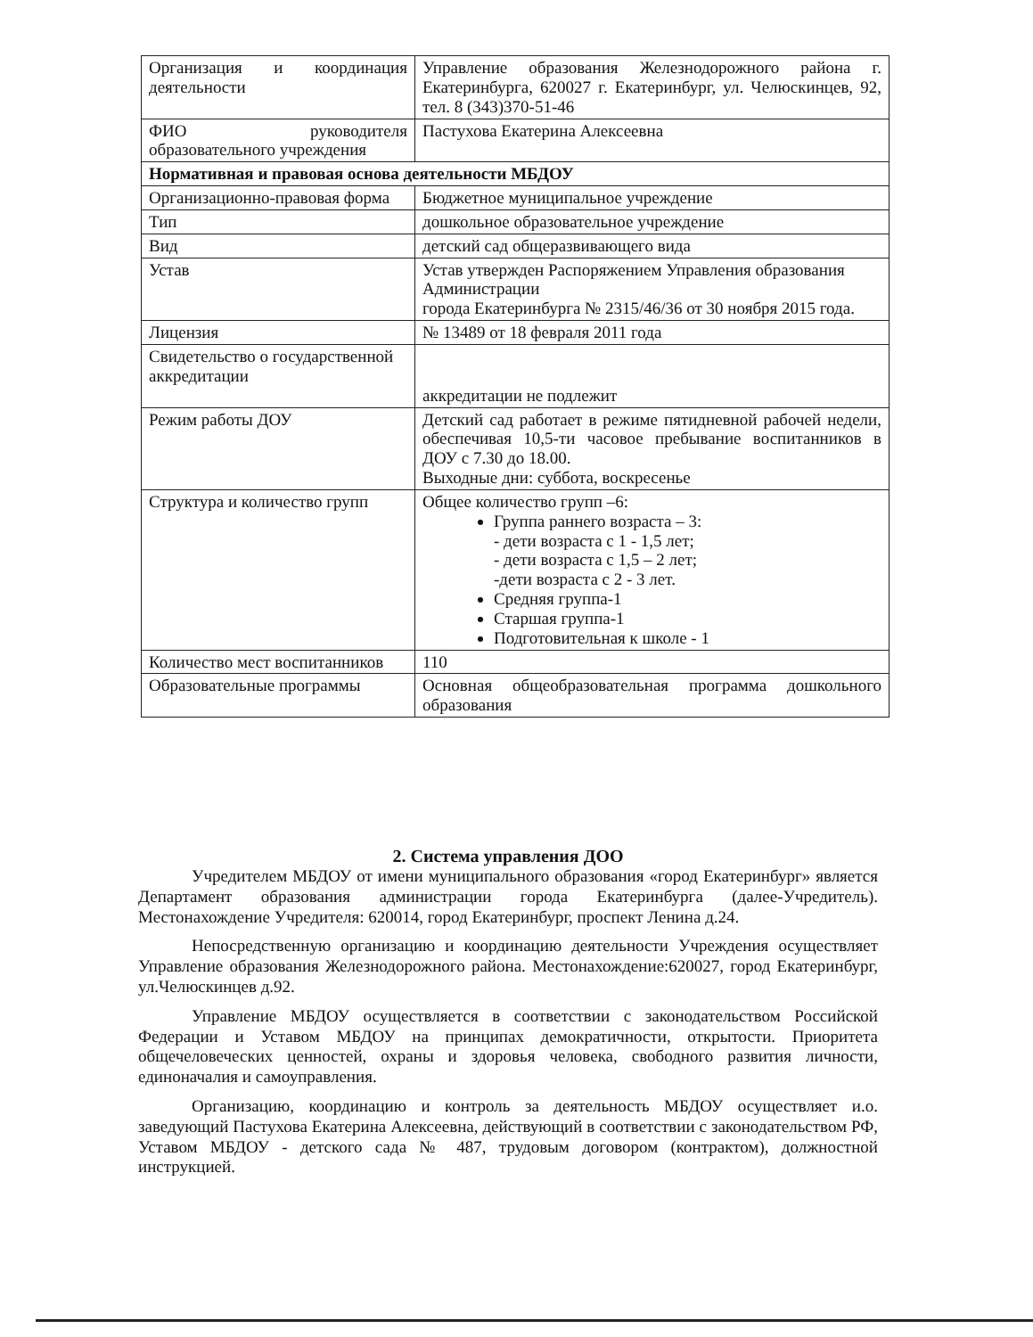| Организация и координация деятельности | Управление образования Железнодорожного района г. Екатеринбурга, 620027 г. Екатеринбург, ул. Челюскинцев, 92, тел. 8 (343)370-51-46 |
| ФИО руководителя образовательного учреждения | Пастухова Екатерина Алексеевна |
| Нормативная и правовая основа деятельности МБДОУ | |
| Организационно-правовая форма | Бюджетное муниципальное учреждение |
| Тип | дошкольное образовательное учреждение |
| Вид | детский сад общеразвивающего вида |
| Устав | Устав утвержден Распоряжением Управления образования Администрации города Екатеринбурга № 2315/46/36 от 30 ноября 2015 года. |
| Лицензия | № 13489 от 18 февраля 2011 года |
| Свидетельство о государственной аккредитации | аккредитации не подлежит |
| Режим работы ДОУ | Детский сад работает в режиме пятидневной рабочей недели, обеспечивая 10,5-ти часовое пребывание воспитанников в ДОУ с 7.30 до 18.00. Выходные дни: суббота, воскресенье |
| Структура и количество групп | Общее количество групп –6: Группа раннего возраста – 3: - дети возраста с 1 - 1,5 лет; - дети возраста с 1,5 – 2 лет; -дети возраста с 2 - 3 лет. Средняя группа-1 Старшая группа-1 Подготовительная к школе - 1 |
| Количество мест воспитанников | 110 |
| Образовательные программы | Основная общеобразовательная программа дошкольного образования |
2. Система управления ДОО
Учредителем МБДОУ от имени муниципального образования «город Екатеринбург» является Департамент образования администрации города Екатеринбурга (далее-Учредитель). Местонахождение Учредителя: 620014, город Екатеринбург, проспект Ленина д.24.
Непосредственную организацию и координацию деятельности Учреждения осуществляет Управление образования Железнодорожного района. Местонахождение:620027, город Екатеринбург, ул.Челюскинцев д.92.
Управление МБДОУ осуществляется в соответствии с законодательством Российской Федерации и Уставом МБДОУ на принципах демократичности, открытости. Приоритета общечеловеческих ценностей, охраны и здоровья человека, свободного развития личности, единоначалия и самоуправления.
Организацию, координацию и контроль за деятельность МБДОУ осуществляет и.о. заведующий Пастухова Екатерина Алексеевна, действующий в соответствии с законодательством РФ, Уставом МБДОУ - детского сада № 487, трудовым договором (контрактом), должностной инструкцией.